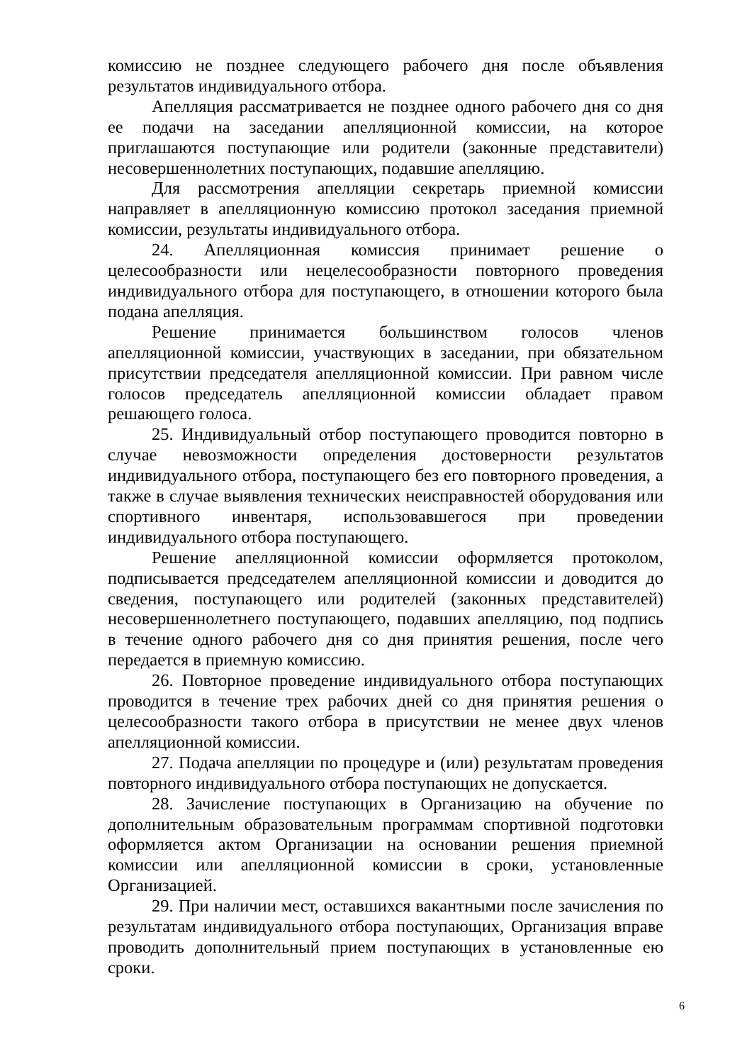комиссию не позднее следующего рабочего дня после объявления результатов индивидуального отбора.
Апелляция рассматривается не позднее одного рабочего дня со дня ее подачи на заседании апелляционной комиссии, на которое приглашаются поступающие или родители (законные представители) несовершеннолетних поступающих, подавшие апелляцию.
Для рассмотрения апелляции секретарь приемной комиссии направляет в апелляционную комиссию протокол заседания приемной комиссии, результаты индивидуального отбора.
24. Апелляционная комиссия принимает решение о целесообразности или нецелесообразности повторного проведения индивидуального отбора для поступающего, в отношении которого была подана апелляция.
Решение принимается большинством голосов членов апелляционной комиссии, участвующих в заседании, при обязательном присутствии председателя апелляционной комиссии. При равном числе голосов председатель апелляционной комиссии обладает правом решающего голоса.
25. Индивидуальный отбор поступающего проводится повторно в случае невозможности определения достоверности результатов индивидуального отбора, поступающего без его повторного проведения, а также в случае выявления технических неисправностей оборудования или спортивного инвентаря, использовавшегося при проведении индивидуального отбора поступающего.
Решение апелляционной комиссии оформляется протоколом, подписывается председателем апелляционной комиссии и доводится до сведения, поступающего или родителей (законных представителей) несовершеннолетнего поступающего, подавших апелляцию, под подпись в течение одного рабочего дня со дня принятия решения, после чего передается в приемную комиссию.
26. Повторное проведение индивидуального отбора поступающих проводится в течение трех рабочих дней со дня принятия решения о целесообразности такого отбора в присутствии не менее двух членов апелляционной комиссии.
27. Подача апелляции по процедуре и (или) результатам проведения повторного индивидуального отбора поступающих не допускается.
28. Зачисление поступающих в Организацию на обучение по дополнительным образовательным программам спортивной подготовки оформляется актом Организации на основании решения приемной комиссии или апелляционной комиссии в сроки, установленные Организацией.
29. При наличии мест, оставшихся вакантными после зачисления по результатам индивидуального отбора поступающих, Организация вправе проводить дополнительный прием поступающих в установленные ею сроки.
6